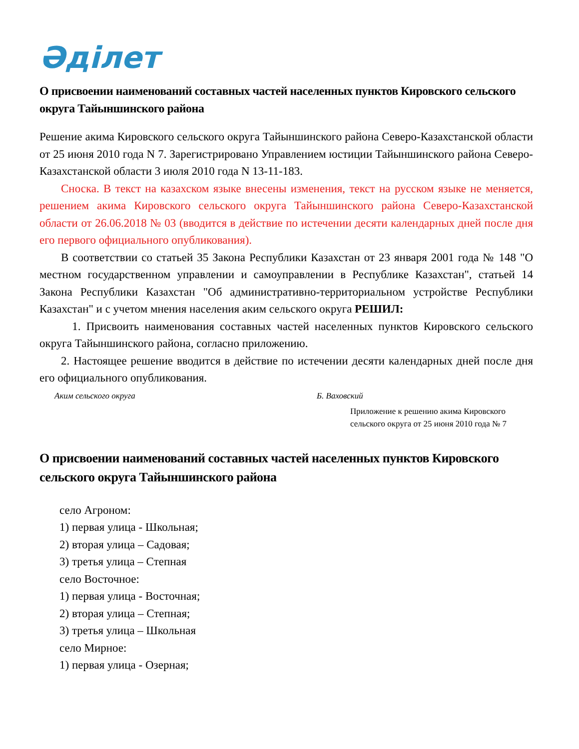Әділет
О присвоении наименований составных частей населенных пунктов Кировского сельского округа Тайыншинского района
Решение акима Кировского сельского округа Тайыншинского района Северо-Казахстанской области от 25 июня 2010 года N 7. Зарегистрировано Управлением юстиции Тайыншинского района Северо-Казахстанской области 3 июля 2010 года N 13-11-183.
Сноска. В текст на казахском языке внесены изменения, текст на русском языке не меняется, решением акима Кировского сельского округа Тайыншинского района Северо-Казахстанской области от 26.06.2018 № 03 (вводится в действие по истечении десяти календарных дней после дня его первого официального опубликования).
В соответствии со статьей 35 Закона Республики Казахстан от 23 января 2001 года № 148 "О местном государственном управлении и самоуправлении в Республике Казахстан", статьей 14 Закона Республики Казахстан "Об административно-территориальном устройстве Республики Казахстан" и с учетом мнения населения аким сельского округа РЕШИЛ:
1. Присвоить наименования составных частей населенных пунктов Кировского сельского округа Тайыншинского района, согласно приложению.
2. Настоящее решение вводится в действие по истечении десяти календарных дней после дня его официального опубликования.
Аким сельского округа Б. Ваховский
Приложение к решению акима Кировского сельского округа от 25 июня 2010 года № 7
О присвоении наименований составных частей населенных пунктов Кировского сельского округа Тайыншинского района
село Агроном:
1) первая улица - Школьная;
2) вторая улица – Садовая;
3) третья улица – Степная
село Восточное:
1) первая улица - Восточная;
2) вторая улица – Степная;
3) третья улица – Школьная
село Мирное:
1) первая улица - Озерная;